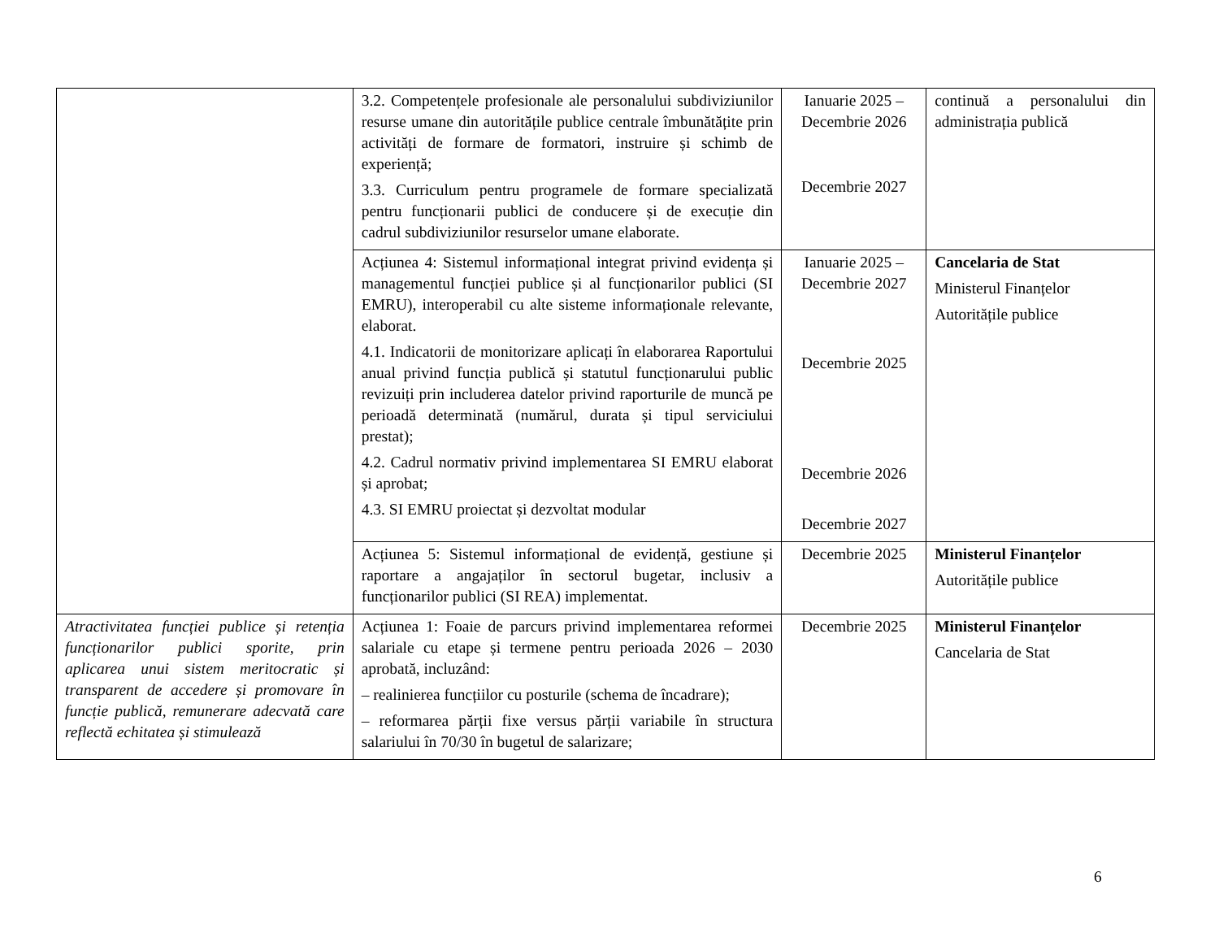| | 3.2. Competențele profesionale ale personalului subdiviziunilor resurse umane din autoritățile publice centrale îmbunătățite prin activități de formare de formatori, instruire și schimb de experiență; 3.3. Curriculum pentru programele de formare specializată pentru funcționarii publici de conducere și de execuție din cadrul subdiviziunilor resurselor umane elaborate. | Ianuarie 2025 – Decembrie 2026 Decembrie 2027 | continuă a personalului din administrația publică |
| | Acțiunea 4: Sistemul informațional integrat privind evidența și managementul funcției publice și al funcționarilor publici (SI EMRU), interoperabil cu alte sisteme informaționale relevante, elaborat. 4.1. Indicatorii de monitorizare aplicați în elaborarea Raportului anual privind funcția publică și statutul funcționarului public revizuiți prin includerea datelor privind raporturile de muncă pe perioadă determinată (numărul, durata și tipul serviciului prestat); 4.2. Cadrul normativ privind implementarea SI EMRU elaborat și aprobat; 4.3. SI EMRU proiectat și dezvoltat modular | Ianuarie 2025 – Decembrie 2027 Decembrie 2025 Decembrie 2026 Decembrie 2027 | Cancelaria de Stat Ministerul Finanțelor Autoritățile publice |
| | Acțiunea 5: Sistemul informațional de evidență, gestiune și raportare a angajaților în sectorul bugetar, inclusiv a funcționarilor publici (SI REA) implementat. | Decembrie 2025 | Ministerul Finanțelor Autoritățile publice |
| Atractivitatea funcției publice și retenția funcționarilor publici sporite, prin aplicarea unui sistem meritocratic și transparent de accedere și promovare în funcție publică, remunerare adecvată care reflectă echitatea și stimulează | Acțiunea 1: Foaie de parcurs privind implementarea reformei salariale cu etape și termene pentru perioada 2026 – 2030 aprobată, incluzând: – realinierea funcțiilor cu posturile (schema de încadrare); – reformarea părții fixe versus părții variabile în structura salariului în 70/30 în bugetul de salarizare; | Decembrie 2025 | Ministerul Finanțelor Cancelaria de Stat |
6